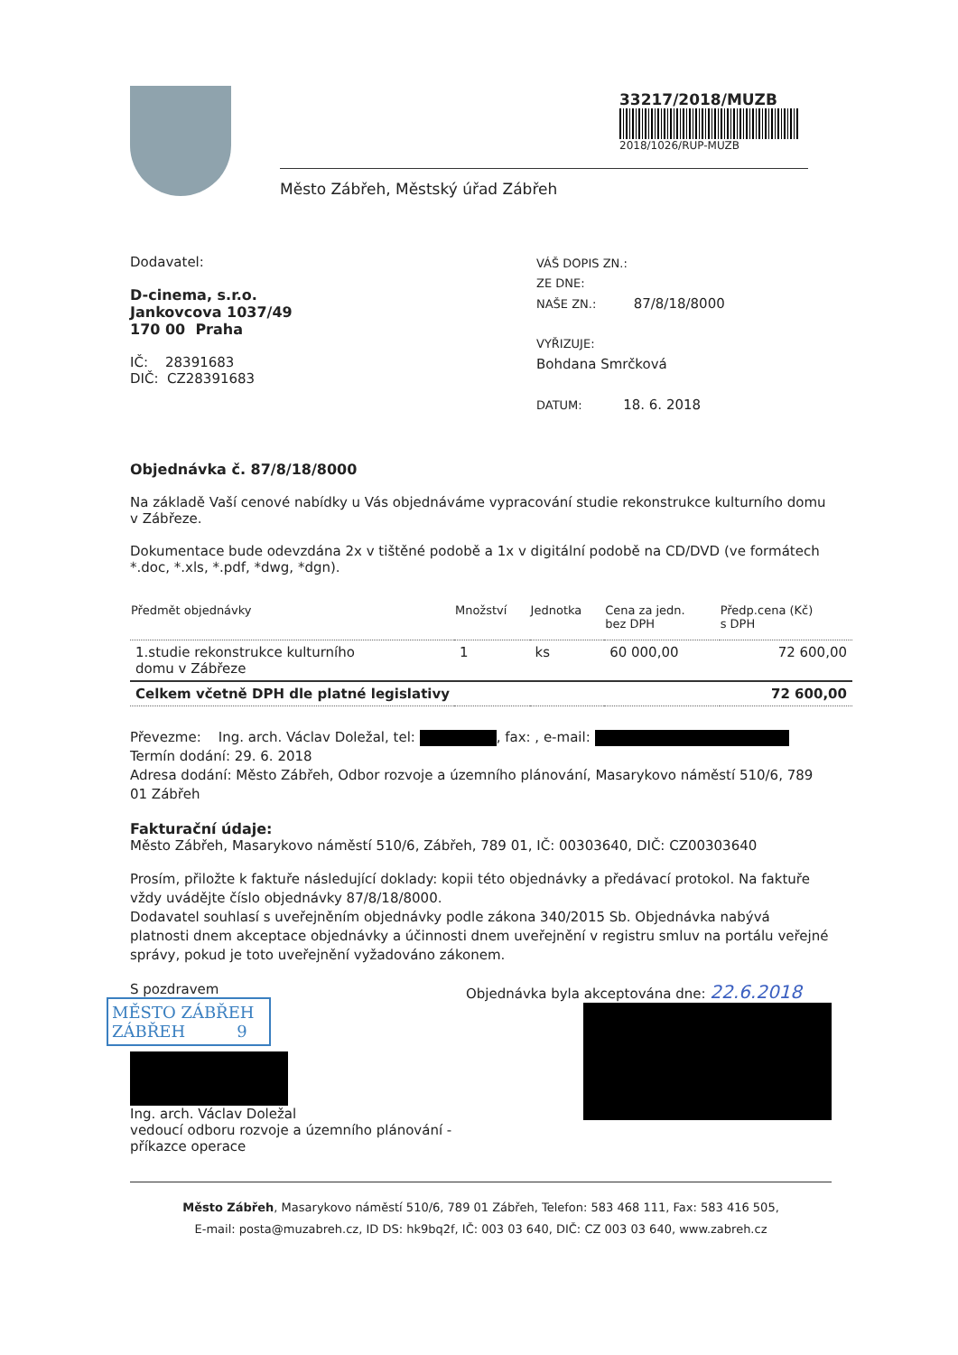33217/2018/MUZB
2018/1026/RUP-MUZB
Město Zábřeh, Městský úřad Zábřeh
Dodavatel:
D-cinema, s.r.o.
Jankovcova 1037/49
170 00 Praha
IČ: 28391683
DIČ: CZ28391683
VÁŠ DOPIS ZN.:
ZE DNE:
NAŠE ZN.: 87/8/18/8000
VYŘIZUJE:
Bohdana Smrčková
DATUM: 18. 6. 2018
Objednávka č. 87/8/18/8000
Na základě Vaší cenové nabídky u Vás objednáváme vypracování studie rekonstrukce kulturního domu v Zábřeze.
Dokumentace bude odevzdána 2x v tištěné podobě a 1x v digitální podobě na CD/DVD (ve formátech *.doc, *.xls, *.pdf, *dwg, *dgn).
| Předmět objednávky | Množství | Jednotka | Cena za jedn. bez DPH | Předp.cena (Kč) s DPH |
| --- | --- | --- | --- | --- |
| 1.studie rekonstrukce kulturního domu v Zábřeze | 1 | ks | 60 000,00 | 72 600,00 |
| Celkem včetně DPH dle platné legislativy | | | | 72 600,00 |
Převezme: Ing. arch. Václav Doležal, tel: , fax: , e-mail:
Termín dodání: 29. 6. 2018
Adresa dodání: Město Zábřeh, Odbor rozvoje a územního plánování, Masarykovo náměstí 510/6, 789 01 Zábřeh
Fakturační údaje:
Město Zábřeh, Masarykovo náměstí 510/6, Zábřeh, 789 01, IČ: 00303640, DIČ: CZ00303640
Prosím, přiložte k faktuře následující doklady: kopii této objednávky a předávací protokol. Na faktuře vždy uvádějte číslo objednávky 87/8/18/8000.
Dodavatel souhlasí s uveřejněním objednávky podle zákona 340/2015 Sb. Objednávka nabývá platnosti dnem akceptace objednávky a účinnosti dnem uveřejnění v registru smluv na portálu veřejné správy, pokud je toto uveřejnění vyžadováno zákonem.
S pozdravem
MĚSTO ZÁBŘEH
ZÁBŘEH 9
Ing. arch. Václav Doležal
vedoucí odboru rozvoje a územního plánování - příkazce operace
Objednávka byla akceptována dne: 22.6.2018
Město Zábřeh, Masarykovo náměstí 510/6, 789 01 Zábřeh, Telefon: 583 468 111, Fax: 583 416 505,
E-mail: posta@muzabreh.cz, ID DS: hk9bq2f, IČ: 003 03 640, DIČ: CZ 003 03 640, www.zabreh.cz